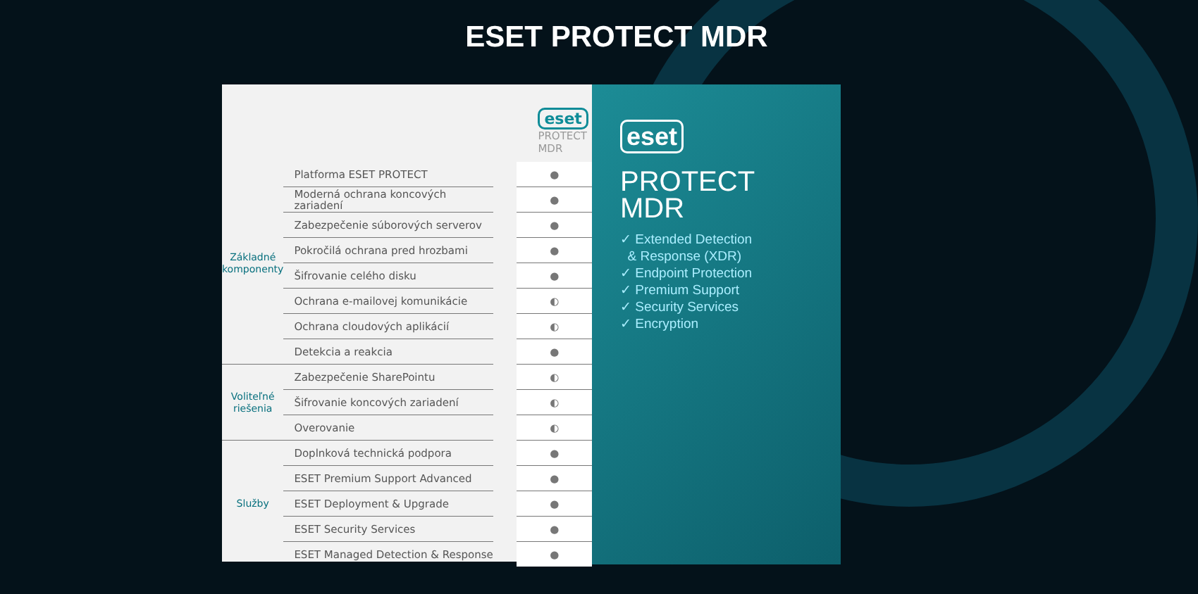ESET PROTECT MDR
| | | | eset PROTECT MDR |
| Základné komponenty | Platforma ESET PROTECT | | ● |
| | Moderná ochrana koncových zariadení | | ● |
| | Zabezpečenie súborových serverov | | ● |
| | Pokročilá ochrana pred hrozbami | | ● |
| | Šifrovanie celého disku | | ● |
| | Ochrana e-mailovej komunikácie | | ◐ |
| | Ochrana cloudových aplikácií | | ◐ |
| | Detekcia a reakcia | | ● |
| Voliteľné riešenia | Zabezpečenie SharePointu | | ◐ |
| | Šifrovanie koncových zariadení | | ◐ |
| | Overovanie | | ◐ |
| Služby | Doplnková technická podpora | | ● |
| | ESET Premium Support Advanced | | ● |
| | ESET Deployment & Upgrade | | ● |
| | ESET Security Services | | ● |
| | ESET Managed Detection & Response | | ● |
eset
PROTECT
MDR
✓ Extended Detection
& Response (XDR)
✓ Endpoint Protection
✓ Premium Support
✓ Security Services
✓ Encryption